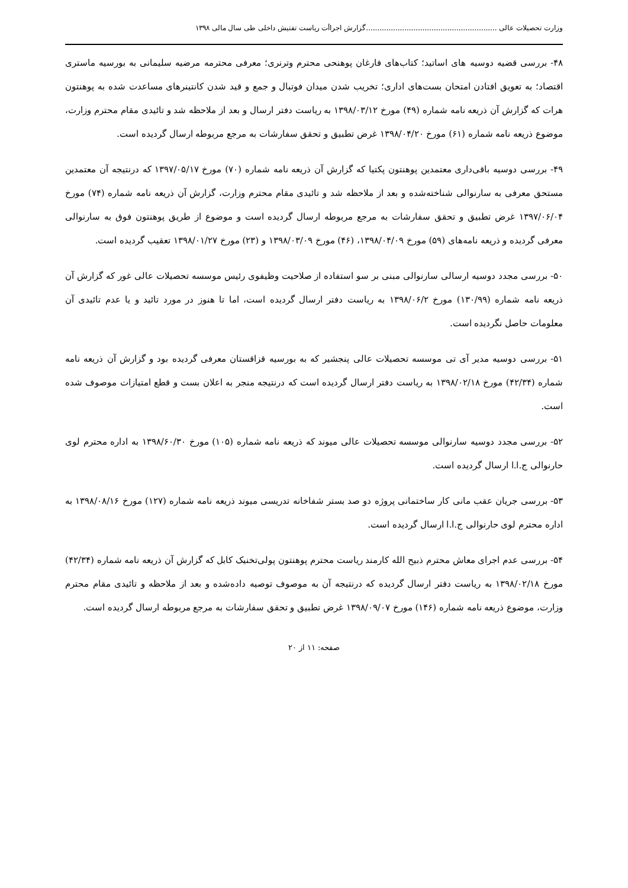وزارت تحصیلات عالی ..........................................................گزارش اجراأت ریاست تفتیش داخلی طی سال مالی ۱۳۹۸
۴۸- بررسی قضیه دوسیه های اساتید؛ کتاب‌های فارغان پوهنحی محترم وترنری؛ معرفی محترمه مرضیه سلیمانی به بورسیه ماستری اقتصاد؛ به تعویق افتادن امتحان بست‌های اداری؛ تخریب شدن میدان فوتبال و جمع و قید شدن کانتینرهای مساعدت شده به پوهنتون هرات که گزارش آن ذریعه نامه شماره (۴۹) مورخ ۱۳۹۸/۰۳/۱۲ به ریاست دفتر ارسال و بعد از ملاحظه شد و تائیدی مقام محترم وزارت، موضوع ذریعه نامه شماره (۶۱) مورخ ۱۳۹۸/۰۴/۲۰ غرض تطبیق و تحقق سفارشات به مرجع مربوطه ارسال گردیده است.
۴۹- بررسی دوسیه باقی‌داری معتمدین پوهنتون پکتیا که گزارش آن ذریعه نامه شماره (۷۰) مورخ ۱۳۹۷/۰۵/۱۷ که درنتیجه آن معتمدین مستحق معرفی به سارنوالی شناخته‌شده و بعد از ملاحظه شد و تائیدی مقام محترم وزارت، گزارش آن ذریعه نامه شماره (۷۴) مورخ ۱۳۹۷/۰۶/۰۴ غرض تطبیق و تحقق سفارشات به مرجع مربوطه ارسال گردیده است و موضوع از طریق پوهنتون فوق به سارنوالی معرفی گردیده و ذریعه نامه‌های (۵۹) مورخ ۱۳۹۸/۰۴/۰۹، (۴۶) مورخ ۱۳۹۸/۰۳/۰۹ و (۲۳) مورخ ۱۳۹۸/۰۱/۲۷ تعقیب گردیده است.
۵۰- بررسی مجدد دوسیه ارسالی سارنوالی مبنی بر سو استفاده از صلاحیت وظیفوی رئیس موسسه تحصیلات عالی غور که گزارش آن ذریعه نامه شماره (۱۳۰/۹۹) مورخ ۱۳۹۸/۰۶/۲ به ریاست دفتر ارسال گردیده است، اما تا هنوز در مورد تائید و یا عدم تائیدی آن معلومات حاصل نگردیده است.
۵۱- بررسی دوسیه مدیر آی تی موسسه تحصیلات عالی پنجشیر که به بورسیه قزاقستان معرفی گردیده بود و گزارش آن ذریعه نامه شماره (۴۲/۳۴) مورخ ۱۳۹۸/۰۲/۱۸ به ریاست دفتر ارسال گردیده است که درنتیجه منجر به اعلان بست و قطع امتیازات موصوف شده است.
۵۲- بررسی مجدد دوسیه سارنوالی موسسه تحصیلات عالی میوند که ذریعه نامه شماره (۱۰۵) مورخ ۱۳۹۸/۶۰/۳۰ به اداره محترم لوی حارنوالی ج.ا.ا ارسال گردیده است.
۵۳- بررسی جریان عقب مانی کار ساختمانی پروژه دو صد بستر شفاخانه تدریسی میوند ذریعه نامه شماره (۱۲۷) مورخ ۱۳۹۸/۰۸/۱۶ به اداره محترم لوی حارنوالی ج.ا.ا ارسال گردیده است.
۵۴- بررسی عدم اجرای معاش محترم ذبیح الله کارمند ریاست محترم پوهنتون پولی‌تخنیک کابل که گزارش آن ذریعه نامه شماره (۴۲/۳۴) مورخ ۱۳۹۸/۰۲/۱۸ به ریاست دفتر ارسال گردیده که درنتیجه آن به موصوف توصیه داده‌شده و بعد از ملاحظه و تائیدی مقام محترم وزارت، موضوع ذریعه نامه شماره (۱۴۶) مورخ ۱۳۹۸/۰۹/۰۷ غرض تطبیق و تحقق سفارشات به مرجع مربوطه ارسال گردیده است.
صفحه: ۱۱ از ۲۰